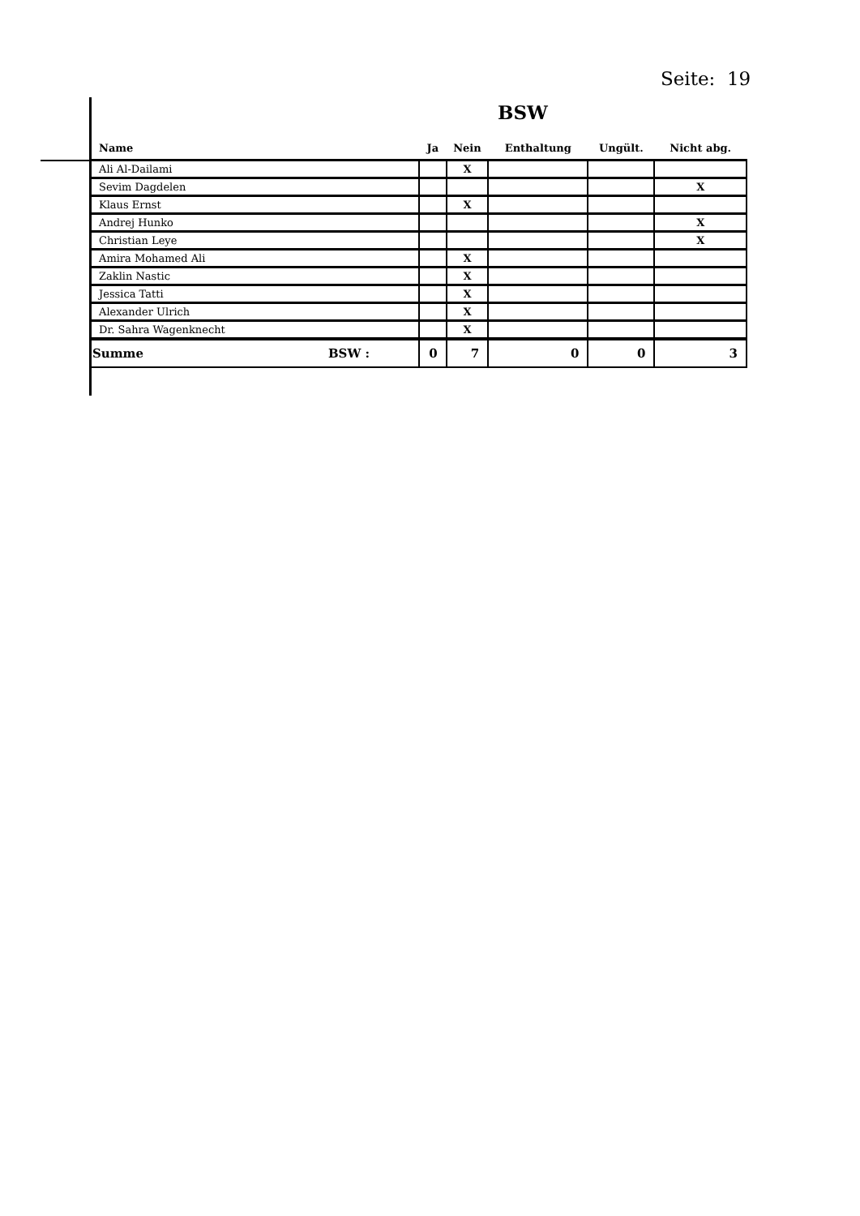Seite: 19
BSW
| Name | Ja | Nein | Enthaltung | Ungült. | Nicht abg. |
| --- | --- | --- | --- | --- | --- |
| Ali Al-Dailami | | X | | | |
| Sevim Dagdelen | | | | | X |
| Klaus Ernst | | X | | | |
| Andrej Hunko | | | | | X |
| Christian Leye | | | | | X |
| Amira Mohamed Ali | | X | | | |
| Zaklin Nastic | | X | | | |
| Jessica Tatti | | X | | | |
| Alexander Ulrich | | X | | | |
| Dr. Sahra Wagenknecht | | X | | | |
| Summe BSW : | 0 | 7 | 0 | 0 | 3 |